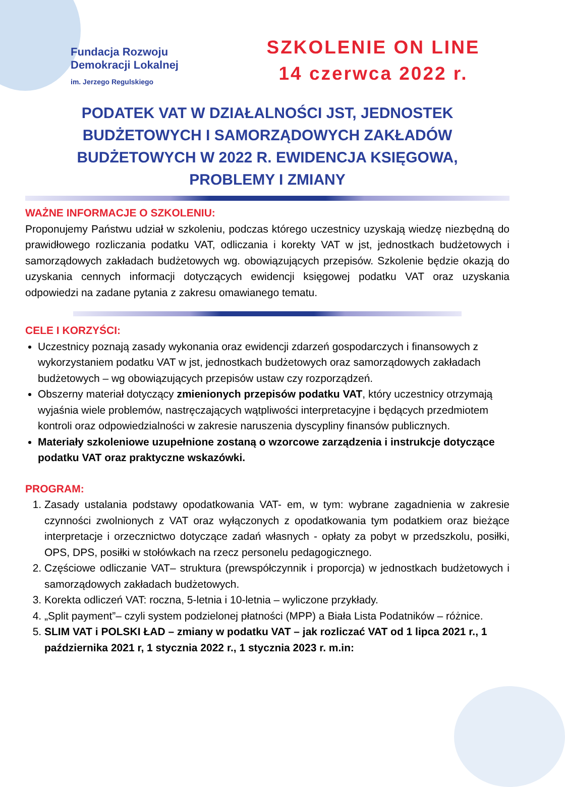Fundacja Rozwoju
Demokracji Lokalnej
im. Jerzego Regulskiego
SZKOLENIE ON LINE
14 czerwca 2022 r.
PODATEK VAT W DZIAŁALNOŚCI JST, JEDNOSTEK BUDŻETOWYCH I SAMORZĄDOWYCH ZAKŁADÓW BUDŻETOWYCH W 2022 R. EWIDENCJA KSIĘGOWA, PROBLEMY I ZMIANY
WAŻNE INFORMACJE O SZKOLENIU:
Proponujemy Państwu udział w szkoleniu, podczas którego uczestnicy uzyskają wiedzę niezbędną do prawidłowego rozliczania podatku VAT, odliczania i korekty VAT w jst, jednostkach budżetowych i samorządowych zakładach budżetowych wg. obowiązujących przepisów. Szkolenie będzie okazją do uzyskania cennych informacji dotyczących ewidencji księgowej podatku VAT oraz uzyskania odpowiedzi na zadane pytania z zakresu omawianego tematu.
CELE I KORZYŚCI:
Uczestnicy poznają zasady wykonania oraz ewidencji zdarzeń gospodarczych i finansowych z wykorzystaniem podatku VAT w jst, jednostkach budżetowych oraz samorządowych zakładach budżetowych – wg obowiązujących przepisów ustaw czy rozporządzeń.
Obszerny materiał dotyczący zmienionych przepisów podatku VAT, który uczestnicy otrzymają wyjaśnia wiele problemów, nastręczających wątpliwości interpretacyjne i będących przedmiotem kontroli oraz odpowiedzialności w zakresie naruszenia dyscypliny finansów publicznych.
Materiały szkoleniowe uzupełnione zostaną o wzorcowe zarządzenia i instrukcje dotyczące podatku VAT oraz praktyczne wskazówki.
PROGRAM:
1. Zasady ustalania podstawy opodatkowania VAT- em, w tym: wybrane zagadnienia w zakresie czynności zwolnionych z VAT oraz wyłączonych z opodatkowania tym podatkiem oraz bieżące interpretacje i orzecznictwo dotyczące zadań własnych - opłaty za pobyt w przedszkolu, posiłki, OPS, DPS, posiłki w stołówkach na rzecz personelu pedagogicznego.
2. Częściowe odliczanie VAT– struktura (prewspółczynnik i proporcja) w jednostkach budżetowych i samorządowych zakładach budżetowych.
3. Korekta odliczeń VAT: roczna, 5-letnia i 10-letnia – wyliczone przykłady.
4. „Split payment”– czyli system podzielonej płatności (MPP) a Biała Lista Podatników – różnice.
5. SLIM VAT i POLSKI ŁAD – zmiany w podatku VAT – jak rozliczać VAT od 1 lipca 2021 r., 1 października 2021 r, 1 stycznia 2022 r., 1 stycznia 2023 r. m.in: